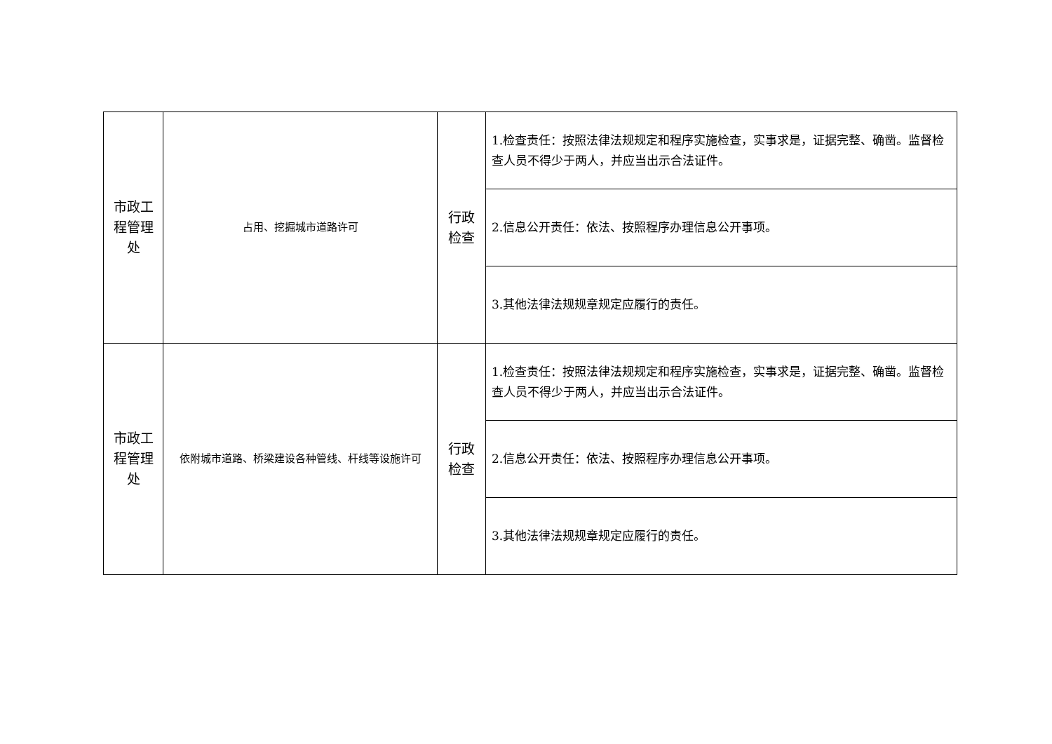| 市政工 程管理 处 | 占用、挖掘城市道路许可 | 行政 检查 | 1.检查责任：按照法律法规规定和程序实施检查，实事求是，证据完整、确凿。监督检查人员不得少于两人，并应当出示合法证件。 |
| | | | 2.信息公开责任：依法、按照程序办理信息公开事项。 |
| | | | 3.其他法律法规规章规定应履行的责任。 |
| 市政工 程管理 处 | 依附城市道路、桥梁建设各种管线、杆线等设施许可 | 行政 检查 | 1.检查责任：按照法律法规规定和程序实施检查，实事求是，证据完整、确凿。监督检查人员不得少于两人，并应当出示合法证件。 |
| | | | 2.信息公开责任：依法、按照程序办理信息公开事项。 |
| | | | 3.其他法律法规规章规定应履行的责任。 |